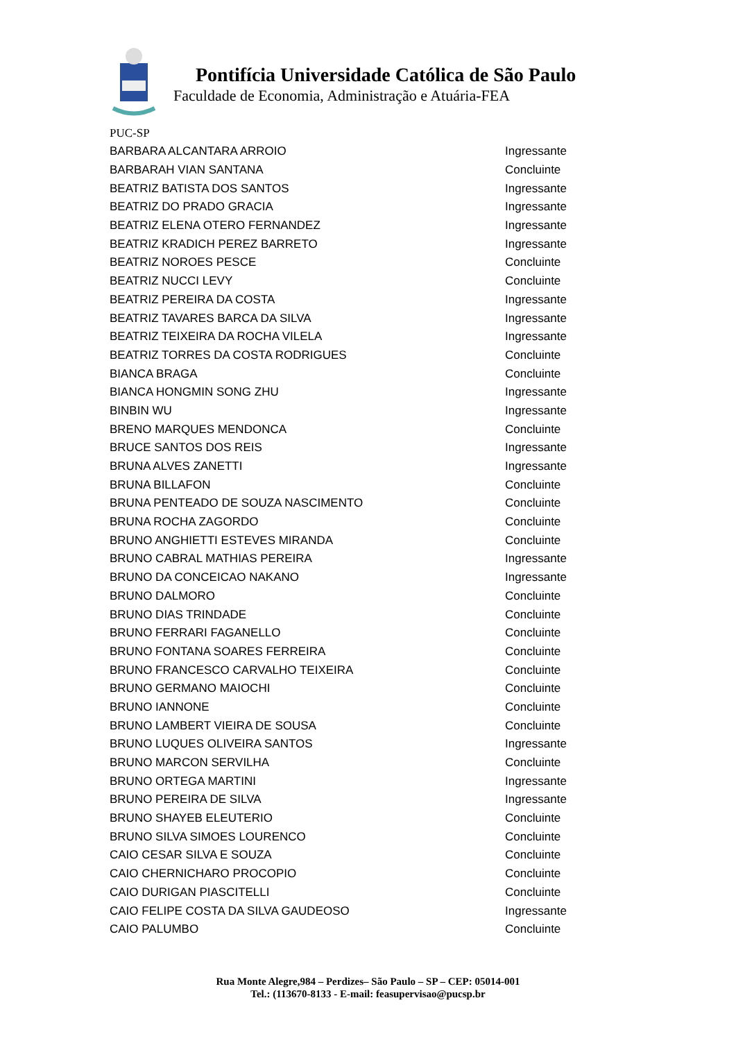Pontifícia Universidade Católica de São Paulo
Faculdade de Economia, Administração e Atuária-FEA
PUC-SP
| BARBARA ALCANTARA ARROIO | Ingressante |
| BARBARAH VIAN SANTANA | Concluinte |
| BEATRIZ BATISTA DOS SANTOS | Ingressante |
| BEATRIZ DO PRADO GRACIA | Ingressante |
| BEATRIZ ELENA OTERO FERNANDEZ | Ingressante |
| BEATRIZ KRADICH PEREZ BARRETO | Ingressante |
| BEATRIZ NOROES PESCE | Concluinte |
| BEATRIZ NUCCI LEVY | Concluinte |
| BEATRIZ PEREIRA DA COSTA | Ingressante |
| BEATRIZ TAVARES BARCA DA SILVA | Ingressante |
| BEATRIZ TEIXEIRA DA ROCHA VILELA | Ingressante |
| BEATRIZ TORRES DA COSTA RODRIGUES | Concluinte |
| BIANCA BRAGA | Concluinte |
| BIANCA HONGMIN SONG ZHU | Ingressante |
| BINBIN WU | Ingressante |
| BRENO MARQUES MENDONCA | Concluinte |
| BRUCE SANTOS DOS REIS | Ingressante |
| BRUNA ALVES ZANETTI | Ingressante |
| BRUNA BILLAFON | Concluinte |
| BRUNA PENTEADO DE SOUZA NASCIMENTO | Concluinte |
| BRUNA ROCHA ZAGORDO | Concluinte |
| BRUNO ANGHIETTI ESTEVES MIRANDA | Concluinte |
| BRUNO CABRAL MATHIAS PEREIRA | Ingressante |
| BRUNO DA CONCEICAO NAKANO | Ingressante |
| BRUNO DALMORO | Concluinte |
| BRUNO DIAS TRINDADE | Concluinte |
| BRUNO FERRARI FAGANELLO | Concluinte |
| BRUNO FONTANA SOARES FERREIRA | Concluinte |
| BRUNO FRANCESCO CARVALHO TEIXEIRA | Concluinte |
| BRUNO GERMANO MAIOCHI | Concluinte |
| BRUNO IANNONE | Concluinte |
| BRUNO LAMBERT VIEIRA DE SOUSA | Concluinte |
| BRUNO LUQUES OLIVEIRA SANTOS | Ingressante |
| BRUNO MARCON SERVILHA | Concluinte |
| BRUNO ORTEGA MARTINI | Ingressante |
| BRUNO PEREIRA DE SILVA | Ingressante |
| BRUNO SHAYEB ELEUTERIO | Concluinte |
| BRUNO SILVA SIMOES LOURENCO | Concluinte |
| CAIO CESAR SILVA E SOUZA | Concluinte |
| CAIO CHERNICHARO PROCOPIO | Concluinte |
| CAIO DURIGAN PIASCITELLI | Concluinte |
| CAIO FELIPE COSTA DA SILVA GAUDEOSO | Ingressante |
| CAIO PALUMBO | Concluinte |
Rua Monte Alegre,984 – Perdizes– São Paulo – SP – CEP: 05014-001
Tel.: (113670-8133 - E-mail: feasupervisao@pucsp.br